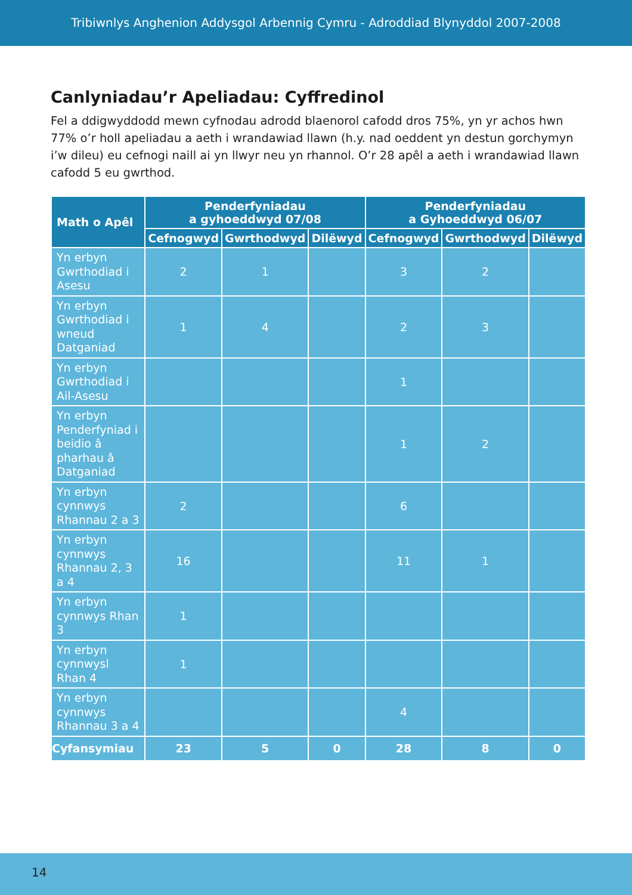Tribiwnlys Anghenion Addysgol Arbennig Cymru - Adroddiad Blynyddol 2007-2008
Canlyniadau’r Apeliadau: Cyffredinol
Fel a ddigwyddodd mewn cyfnodau adrodd blaenorol cafodd dros 75%, yn yr achos hwn 77% o’r holl apeliadau a aeth i wrandawiad llawn (h.y. nad oeddent yn destun gorchymyn i’w dileu) eu cefnogi naill ai yn llwyr neu yn rhannol. O’r 28 apêl a aeth i wrandawiad llawn cafodd 5 eu gwrthod.
| Math o Apêl | Penderfyniadau a gyhoeddwyd 07/08 | | | Penderfyniadau a Gyhoeddwyd 06/07 | | |
| --- | --- | --- | --- | --- | --- | --- |
| | Cefnogwyd | Gwrthodwyd | Dilëwyd | Cefnogwyd | Gwrthodwyd | Dilëwyd |
| Yn erbyn Gwrthodiad i Asesu | 2 | 1 | | 3 | 2 | |
| Yn erbyn Gwrthodiad i wneud Datganiad | 1 | 4 | | 2 | 3 | |
| Yn erbyn Gwrthodiad i Ail-Asesu | | | | 1 | | |
| Yn erbyn Penderfyniad i beidio â pharhau â Datganiad | | | | 1 | 2 | |
| Yn erbyn cynnwys Rhannau 2 a 3 | 2 | | | 6 | | |
| Yn erbyn cynnwys Rhannau 2, 3 a 4 | 16 | | | 11 | 1 | |
| Yn erbyn cynnwys Rhan 3 | 1 | | | | | |
| Yn erbyn cynnwysl Rhan 4 | 1 | | | | | |
| Yn erbyn cynnwys Rhannau 3 a 4 | | | | 4 | | |
| Cyfansymiau | 23 | 5 | 0 | 28 | 8 | 0 |
14